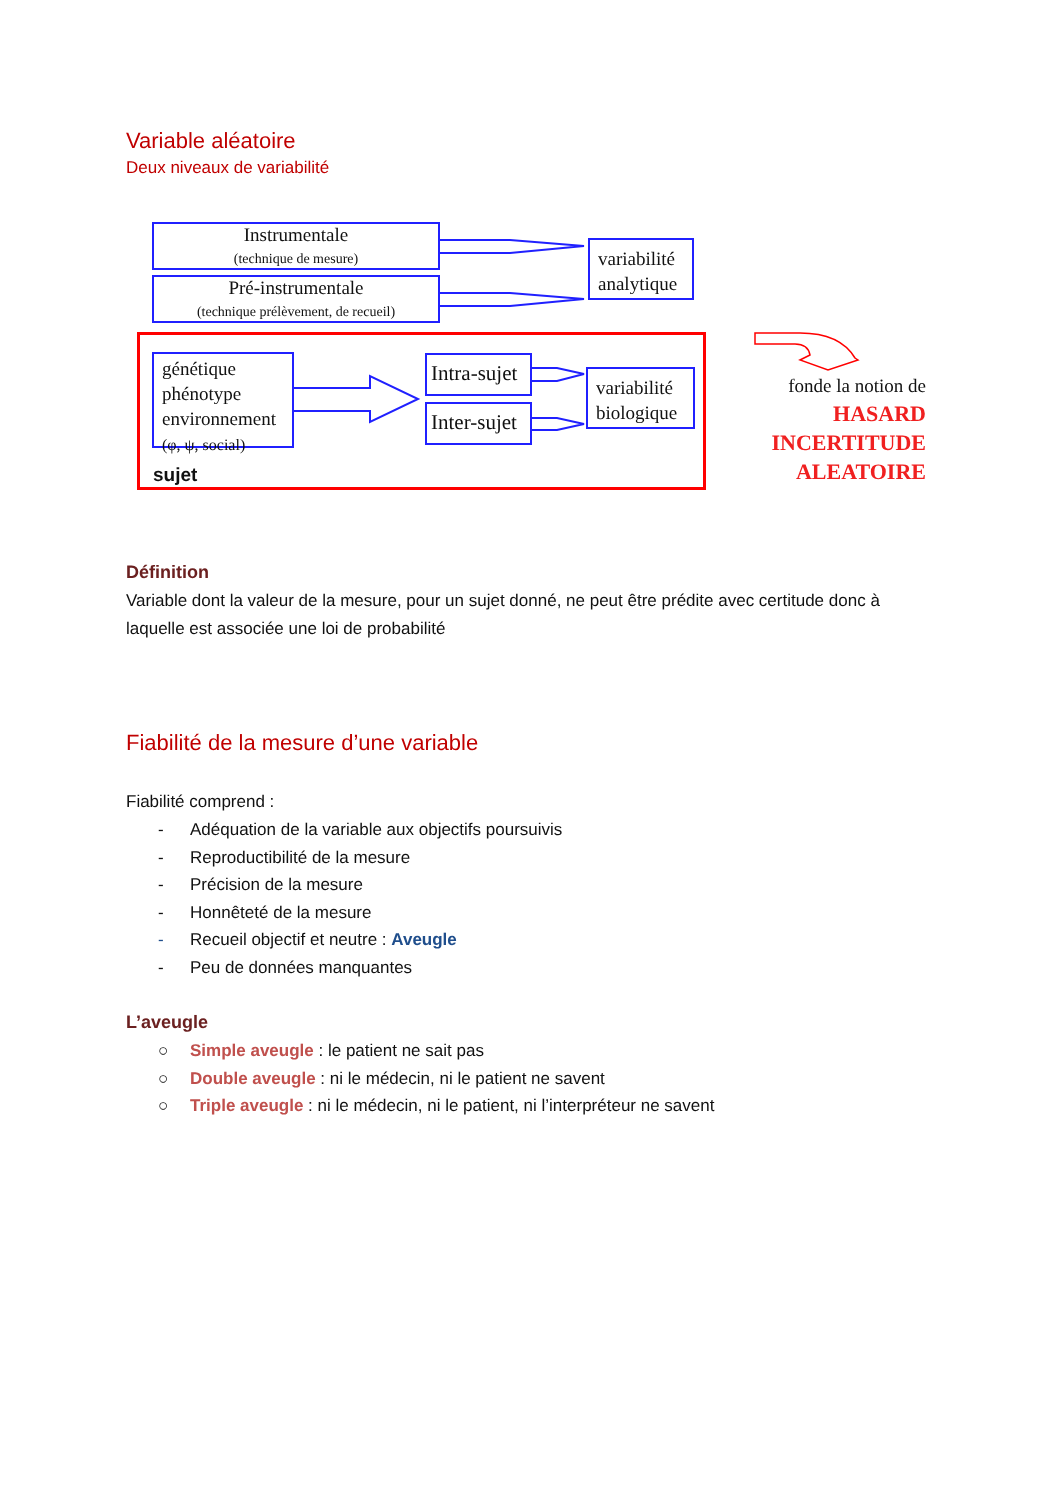Variable aléatoire
Deux niveaux de variabilité
Instrumentale
(technique de mesure)
Pré-instrumentale
(technique prélèvement, de recueil)
variabilité analytique
génétique
phénotype
environnement
(φ, ψ, social)
Intra-sujet
Inter-sujet
variabilité biologique
sujet
fonde la notion de
HASARD
INCERTITUDE
ALEATOIRE
Définition
Variable dont la valeur de la mesure, pour un sujet donné, ne peut être prédite avec certitude donc à laquelle est associée une loi de probabilité
Fiabilité de la mesure d’une variable
Fiabilité comprend :
- Adéquation de la variable aux objectifs poursuivis
- Reproductibilité de la mesure
- Précision de la mesure
- Honnêteté de la mesure
- Recueil objectif et neutre : Aveugle
- Peu de données manquantes
L’aveugle
○ Simple aveugle : le patient ne sait pas
○ Double aveugle : ni le médecin, ni le patient ne savent
○ Triple aveugle : ni le médecin, ni le patient, ni l’interpréteur ne savent